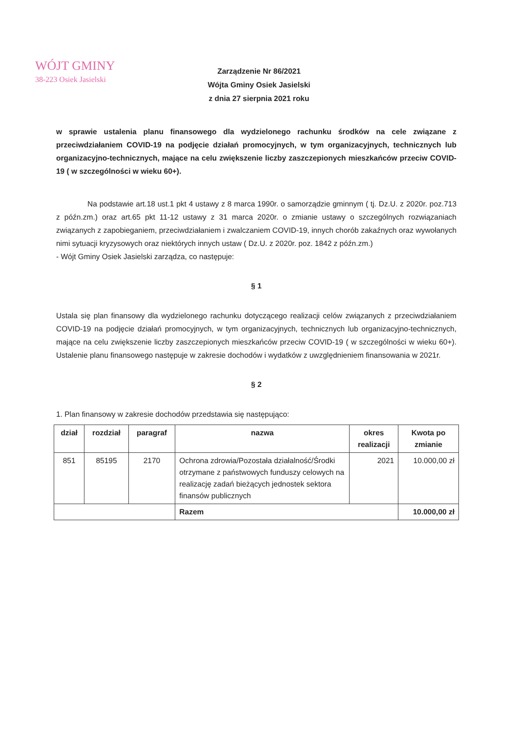WÓJT GMINY
38-223 Osiek Jasielski
Zarządzenie Nr 86/2021
Wójta Gminy Osiek Jasielski
z dnia 27 sierpnia 2021 roku
w sprawie ustalenia planu finansowego dla wydzielonego rachunku środków na cele związane z przeciwdziałaniem COVID-19 na podjęcie działań promocyjnych, w tym organizacyjnych, technicznych lub organizacyjno-technicznych, mające na celu zwiększenie liczby zaszczepionych mieszkańców przeciw COVID-19 ( w szczególności w wieku 60+).
Na podstawie art.18 ust.1 pkt 4 ustawy z 8 marca 1990r. o samorządzie gminnym ( tj. Dz.U. z 2020r. poz.713 z późn.zm.) oraz art.65 pkt 11-12 ustawy z 31 marca 2020r. o zmianie ustawy o szczególnych rozwiązaniach związanych z zapobieganiem, przeciwdziałaniem i zwalczaniem COVID-19, innych chorób zakaźnych oraz wywołanych nimi sytuacji kryzysowych oraz niektórych innych ustaw ( Dz.U. z 2020r. poz. 1842 z późn.zm.)
- Wójt Gminy Osiek Jasielski zarządza, co następuje:
§ 1
Ustala się plan finansowy dla wydzielonego rachunku dotyczącego realizacji celów związanych z przeciwdziałaniem COVID-19 na podjęcie działań promocyjnych, w tym organizacyjnych, technicznych lub organizacyjno-technicznych, mające na celu zwiększenie liczby zaszczepionych mieszkańców przeciw COVID-19 ( w szczególności w wieku 60+). Ustalenie planu finansowego następuje w zakresie dochodów i wydatków z uwzględnieniem finansowania w 2021r.
§ 2
1. Plan finansowy w zakresie dochodów przedstawia się następująco:
| dział | rozdział | paragraf | nazwa | okres realizacji | Kwota po zmianie |
| --- | --- | --- | --- | --- | --- |
| 851 | 85195 | 2170 | Ochrona zdrowia/Pozostała działalność/Środki otrzymane z państwowych funduszy celowych na realizację zadań bieżących jednostek sektora finansów publicznych | 2021 | 10.000,00 zł |
| | | | Razem | | 10.000,00 zł |